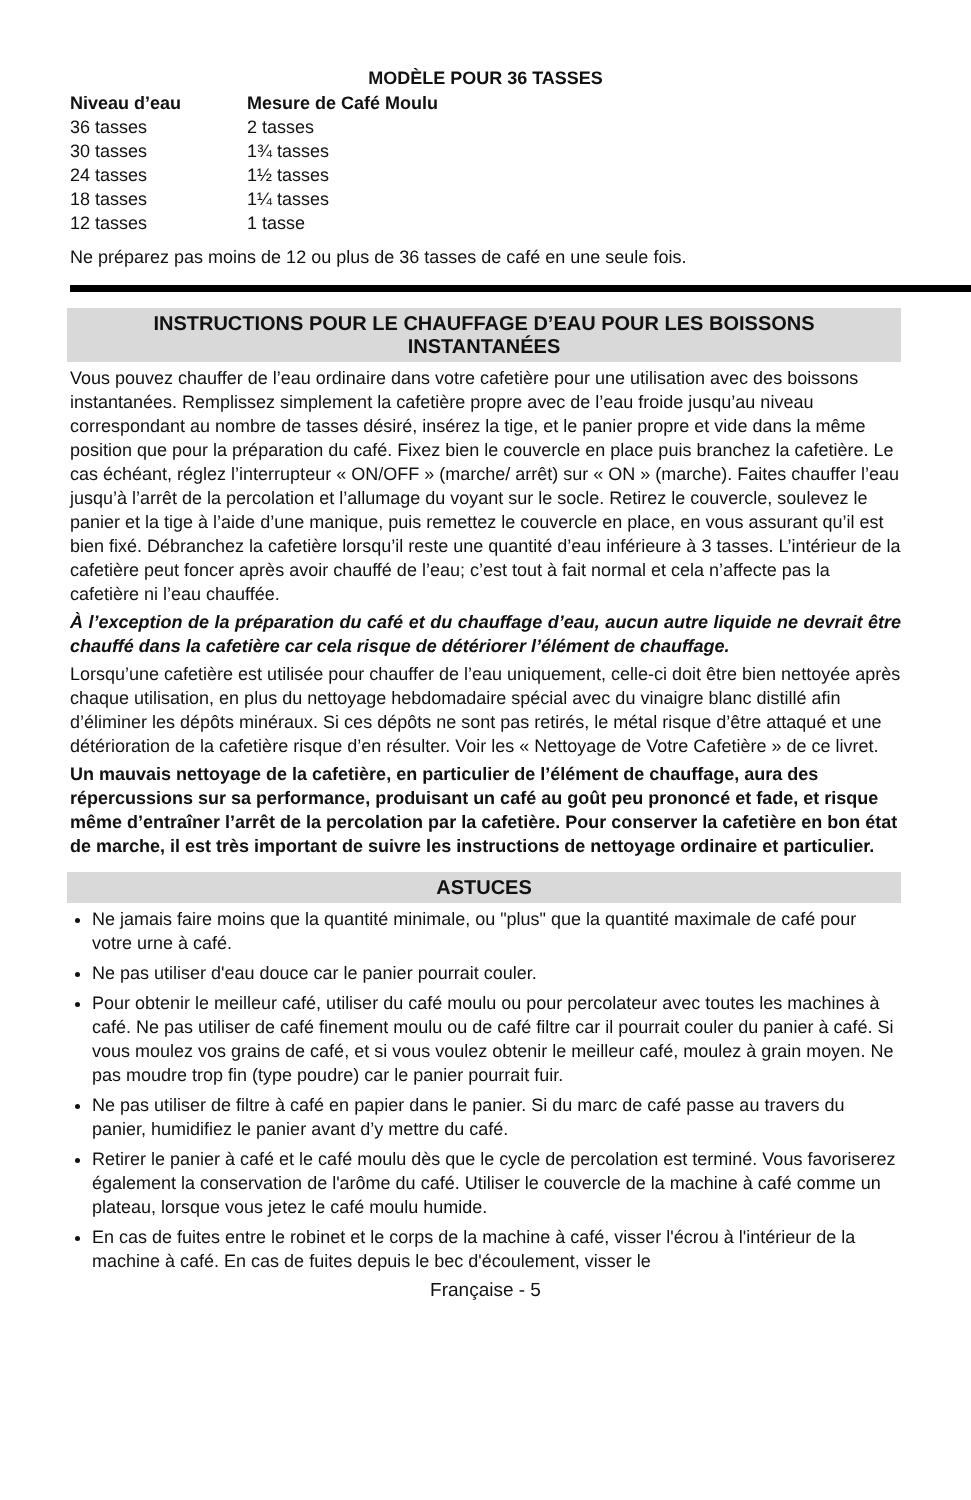MODÈLE POUR 36 TASSES
| Niveau d’eau | Mesure de Café Moulu |
| --- | --- |
| 36 tasses | 2 tasses |
| 30 tasses | 1¾ tasses |
| 24 tasses | 1½ tasses |
| 18 tasses | 1¼ tasses |
| 12 tasses | 1 tasse |
Ne préparez pas moins de 12 ou plus de 36 tasses de café en une seule fois.
INSTRUCTIONS POUR LE CHAUFFAGE D’EAU POUR LES BOISSONS
INSTANTANÉES
Vous pouvez chauffer de l’eau ordinaire dans votre cafetière pour une utilisation avec des boissons instantanées. Remplissez simplement la cafetière propre avec de l’eau froide jusqu’au niveau correspondant au nombre de tasses désiré, insérez la tige, et le panier propre et vide dans la même position que pour la préparation du café. Fixez bien le couvercle en place puis branchez la cafetière. Le cas échéant, réglez l’interrupteur « ON/OFF » (marche/ arrêt) sur « ON » (marche). Faites chauffer l’eau jusqu’à l’arrêt de la percolation et l’allumage du voyant sur le socle. Retirez le couvercle, soulevez le panier et la tige à l’aide d’une manique, puis remettez le couvercle en place, en vous assurant qu’il est bien fixé. Débranchez la cafetière lorsqu’il reste une quantité d’eau inférieure à 3 tasses. L’intérieur de la cafetière peut foncer après avoir chauffé de l’eau; c’est tout à fait normal et cela n’affecte pas la cafetière ni l’eau chauffée.
À l’exception de la préparation du café et du chauffage d’eau, aucun autre liquide ne devrait être chauffé dans la cafetière car cela risque de détériorer l’élément de chauffage.
Lorsqu’une cafetière est utilisée pour chauffer de l’eau uniquement, celle-ci doit être bien nettoyée après chaque utilisation, en plus du nettoyage hebdomadaire spécial avec du vinaigre blanc distillé afin d’éliminer les dépôts minéraux. Si ces dépôts ne sont pas retirés, le métal risque d’être attaqué et une détérioration de la cafetière risque d’en résulter. Voir les « Nettoyage de Votre Cafetière » de ce livret.
Un mauvais nettoyage de la cafetière, en particulier de l’élément de chauffage, aura des répercussions sur sa performance, produisant un café au goût peu prononcé et fade, et risque même d’entraîner l’arrêt de la percolation par la cafetière. Pour conserver la cafetière en bon état de marche, il est très important de suivre les instructions de nettoyage ordinaire et particulier.
ASTUCES
Ne jamais faire moins que la quantité minimale, ou "plus" que la quantité maximale de café pour votre urne à café.
Ne pas utiliser d'eau douce car le panier pourrait couler.
Pour obtenir le meilleur café, utiliser du café moulu ou pour percolateur avec toutes les machines à café. Ne pas utiliser de café finement moulu ou de café filtre car il pourrait couler du panier à café. Si vous moulez vos grains de café, et si vous voulez obtenir le meilleur café, moulez à grain moyen. Ne pas moudre trop fin (type poudre) car le panier pourrait fuir.
Ne pas utiliser de filtre à café en papier dans le panier. Si du marc de café passe au travers du panier, humidifiez le panier avant d’y mettre du café.
Retirer le panier à café et le café moulu dès que le cycle de percolation est terminé. Vous favoriserez également la conservation de l'arôme du café. Utiliser le couvercle de la machine à café comme un plateau, lorsque vous jetez le café moulu humide.
En cas de fuites entre le robinet et le corps de la machine à café, visser l'écrou à l'intérieur de la machine à café. En cas de fuites depuis le bec d'écoulement, visser le
Française - 5